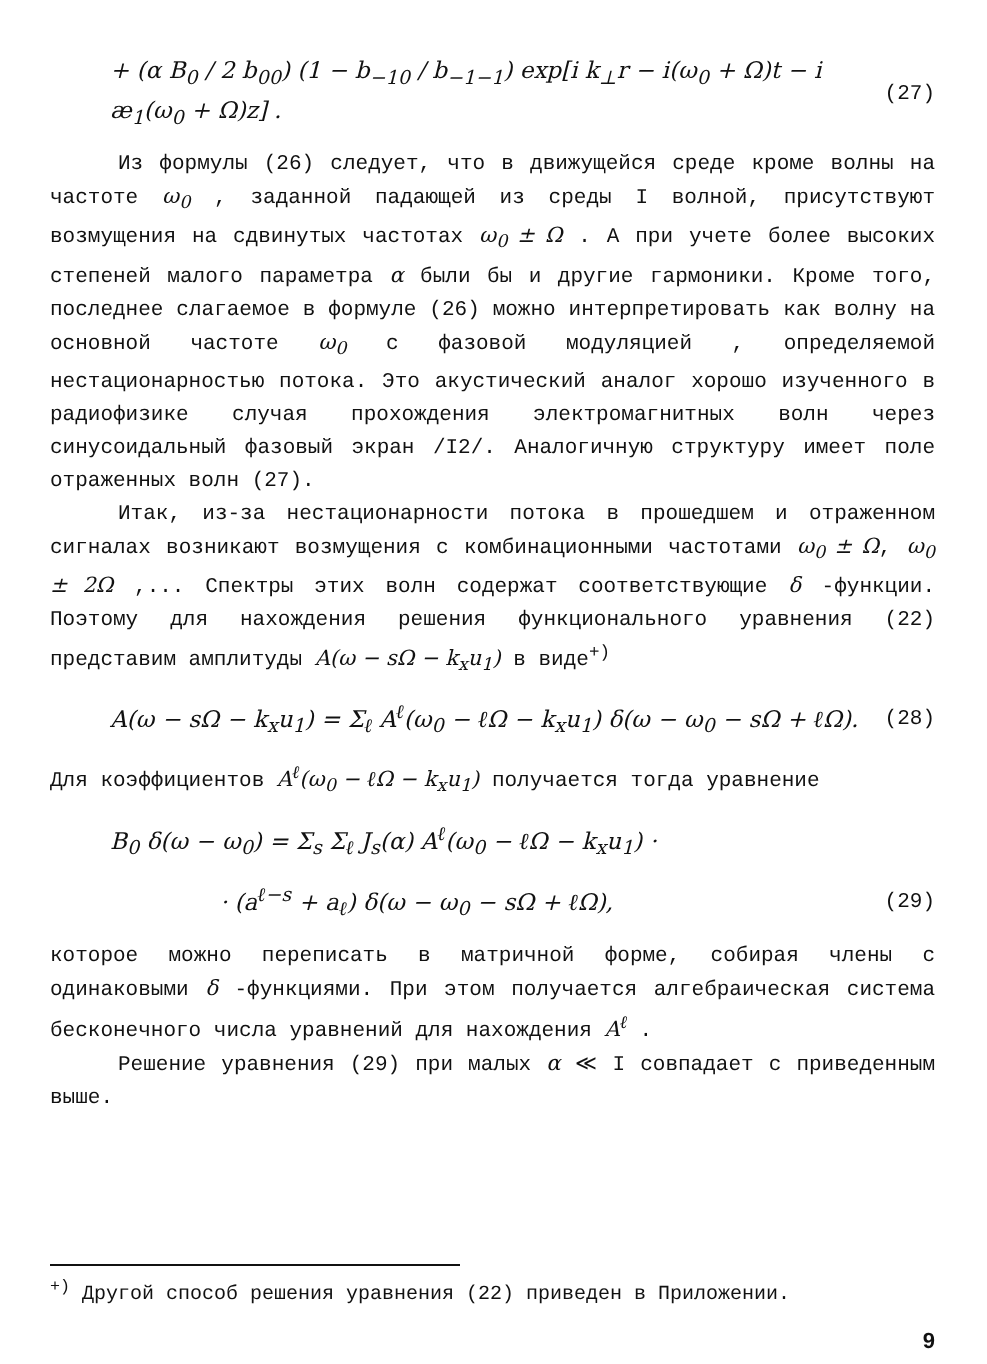+ (α B<sub>0</sub> / 2 b<sub>00</sub>) (1 − b<sub>−10</sub> / b<sub>−1−1</sub>) exp[i k<sub>⊥</sub>r − i(ω<sub>0</sub> + Ω)t − i æ<sub>1</sub>(ω<sub>0</sub> + Ω)z] . (27)
Из формулы (26) следует, что в движущейся среде кроме волны на частоте ω<sub>0</sub> , заданной падающей из среды I волной, присутствуют возмущения на сдвинутых частотах ω<sub>0</sub> ± Ω . А при учете более высоких степеней малого параметра α были бы и другие гармоники. Кроме того, последнее слагаемое в формуле (26) можно интерпретировать как волну на основной частоте ω<sub>0</sub> с фазовой модуляцией , определяемой нестационарностью потока. Это акустический аналог хорошо изученного в радиофизике случая прохождения электромагнитных волн через синусоидальный фазовый экран /I2/. Аналогичную структуру имеет поле отраженных волн (27).
Итак, из-за нестационарности потока в прошедшем и отраженном сигналах возникают возмущения с комбинационными частотами ω<sub>0</sub> ± Ω, ω<sub>0</sub> ± 2Ω ,... Спектры этих волн содержат соответствующие δ -функции. Поэтому для нахождения решения функционального уравнения (22) представим амплитуды A(ω − sΩ − k<sub>x</sub>u<sub>1</sub>) в виде<sup>+)</sup>
A(ω − sΩ − k<sub>x</sub>u<sub>1</sub>) = Σ<sub>ℓ</sub> A<sup>ℓ</sup>(ω<sub>0</sub> − ℓΩ − k<sub>x</sub>u<sub>1</sub>) δ(ω − ω<sub>0</sub> − sΩ + ℓΩ). (28)
Для коэффициентов A<sup>ℓ</sup>(ω<sub>0</sub> − ℓΩ − k<sub>x</sub>u<sub>1</sub>) получается тогда уравнение
B<sub>0</sub> δ(ω − ω<sub>0</sub>) = Σ<sub>s</sub> Σ<sub>ℓ</sub> J<sub>s</sub>(α) A<sup>ℓ</sup>(ω<sub>0</sub> − ℓΩ − k<sub>x</sub>u<sub>1</sub>) ·
· (a<sup>ℓ−s</sup> + a<sub>ℓ</sub>) δ(ω − ω<sub>0</sub> − sΩ + ℓΩ), (29)
которое можно переписать в матричной форме, собирая члены с одинаковыми δ -функциями. При этом получается алгебраическая система бесконечного числа уравнений для нахождения A<sup>ℓ</sup> .
Решение уравнения (29) при малых α ≪ I совпадает с приведенным выше.
<sup>+)</sup> Другой способ решения уравнения (22) приведен в Приложении.
9